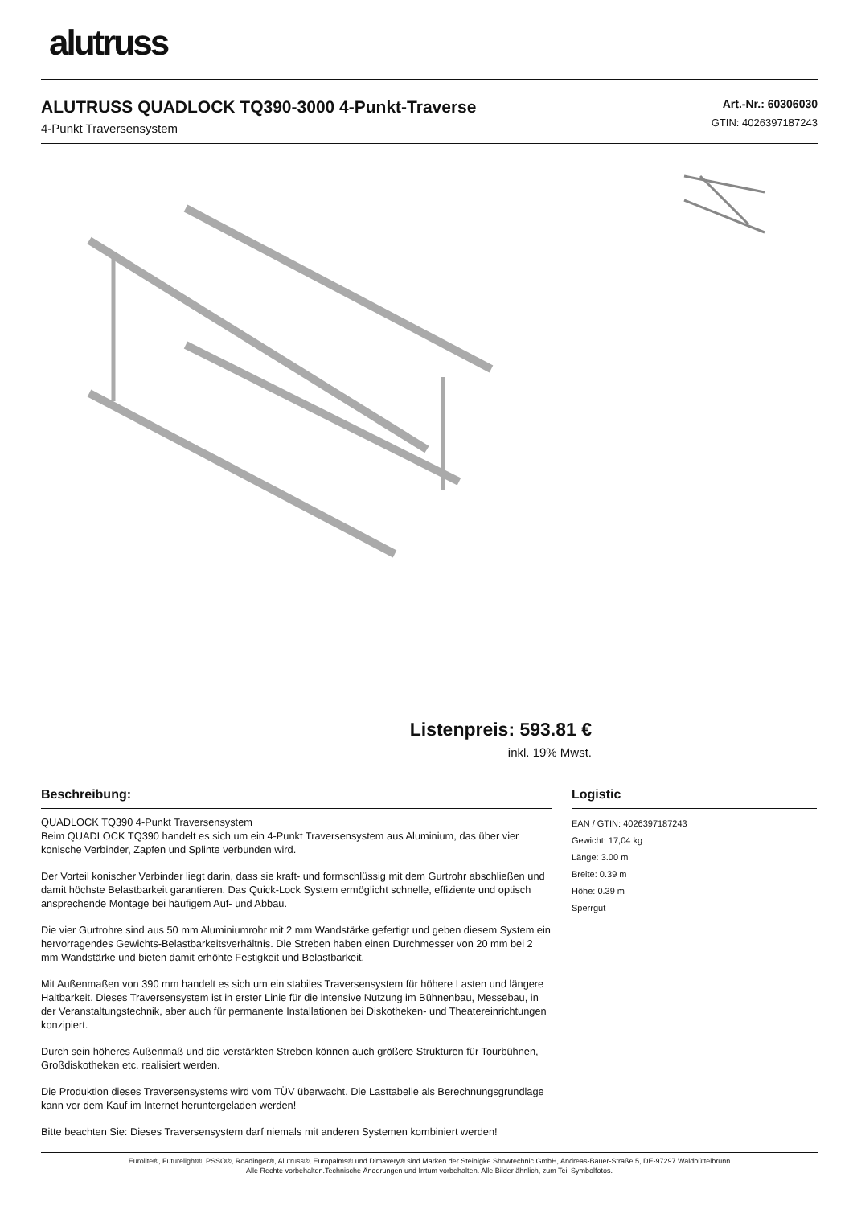alutruss
ALUTRUSS QUADLOCK TQ390-3000 4-Punkt-Traverse
4-Punkt Traversensystem
Art.-Nr.: 60306030
GTIN: 4026397187243
Listenpreis: 593.81 €
inkl. 19% Mwst.
Beschreibung:
QUADLOCK TQ390 4-Punkt Traversensystem
Beim QUADLOCK TQ390 handelt es sich um ein 4-Punkt Traversensystem aus Aluminium, das über vier konische Verbinder, Zapfen und Splinte verbunden wird.
Der Vorteil konischer Verbinder liegt darin, dass sie kraft- und formschlüssig mit dem Gurtrohr abschließen und damit höchste Belastbarkeit garantieren. Das Quick-Lock System ermöglicht schnelle, effiziente und optisch ansprechende Montage bei häufigem Auf- und Abbau.
Die vier Gurtrohre sind aus 50 mm Aluminiumrohr mit 2 mm Wandstärke gefertigt und geben diesem System ein hervorragendes Gewichts-Belastbarkeitsverhältnis. Die Streben haben einen Durchmesser von 20 mm bei 2 mm Wandstärke und bieten damit erhöhte Festigkeit und Belastbarkeit.
Mit Außenmaßen von 390 mm handelt es sich um ein stabiles Traversensystem für höhere Lasten und längere Haltbarkeit. Dieses Traversensystem ist in erster Linie für die intensive Nutzung im Bühnenbau, Messebau, in der Veranstaltungstechnik, aber auch für permanente Installationen bei Diskotheken- und Theatereinrichtungen konzipiert.
Durch sein höheres Außenmaß und die verstärkten Streben können auch größere Strukturen für Tourbühnen, Großdiskotheken etc. realisiert werden.
Die Produktion dieses Traversensystems wird vom TÜV überwacht. Die Lasttabelle als Berechnungsgrundlage kann vor dem Kauf im Internet heruntergeladen werden!
Bitte beachten Sie: Dieses Traversensystem darf niemals mit anderen Systemen kombiniert werden!
Logistic
EAN / GTIN: 4026397187243
Gewicht: 17,04 kg
Länge: 3.00 m
Breite: 0.39 m
Höhe: 0.39 m
Sperrgut
Eurolite®, Futurelight®, PSSO®, Roadinger®, Alutruss®, Europalms® und Dimavery® sind Marken der Steinigke Showtechnic GmbH, Andreas-Bauer-Straße 5, DE-97297 Waldbüttelbrunn
Alle Rechte vorbehalten.Technische Änderungen und Irrtum vorbehalten. Alle Bilder ähnlich, zum Teil Symbolfotos.